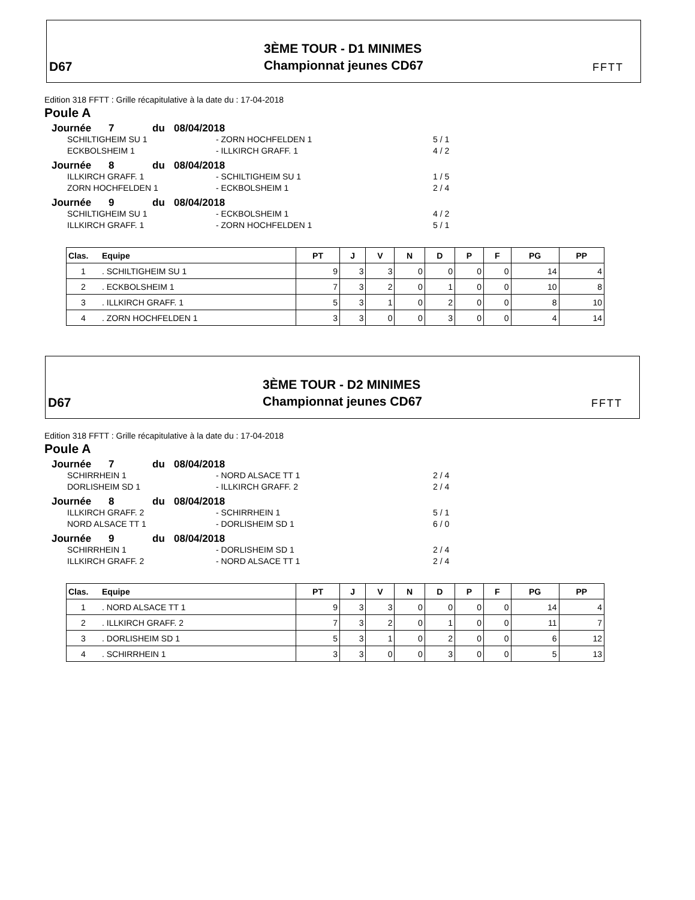D67
3ÈME TOUR - D1 MINIMES
Championnat jeunes CD67
FFTT
Edition 318 FFTT : Grille récapitulative à la date du : 17-04-2018
Poule A
Journée 7 du 08/04/2018
SCHILTIGHEIM SU 1 - ZORN HOCHFELDEN 1 5 / 1
ECKBOLSHEIM 1 - ILLKIRCH GRAFF. 1 4 / 2
Journée 8 du 08/04/2018
ILLKIRCH GRAFF. 1 - SCHILTIGHEIM SU 1 1 / 5
ZORN HOCHFELDEN 1 - ECKBOLSHEIM 1 2 / 4
Journée 9 du 08/04/2018
SCHILTIGHEIM SU 1 - ECKBOLSHEIM 1 4 / 2
ILLKIRCH GRAFF. 1 - ZORN HOCHFELDEN 1 5 / 1
| Clas. | Equipe | PT | J | V | N | D | P | F | PG | PP |
| --- | --- | --- | --- | --- | --- | --- | --- | --- | --- | --- |
| 1 | . SCHILTIGHEIM SU 1 | 9 | 3 | 3 | 0 | 0 | 0 | 0 | 14 | 4 |
| 2 | . ECKBOLSHEIM 1 | 7 | 3 | 2 | 0 | 1 | 0 | 0 | 10 | 8 |
| 3 | . ILLKIRCH GRAFF. 1 | 5 | 3 | 1 | 0 | 2 | 0 | 0 | 8 | 10 |
| 4 | . ZORN HOCHFELDEN 1 | 3 | 3 | 0 | 0 | 3 | 0 | 0 | 4 | 14 |
D67
3ÈME TOUR - D2 MINIMES
Championnat jeunes CD67
FFTT
Edition 318 FFTT : Grille récapitulative à la date du : 17-04-2018
Poule A
Journée 7 du 08/04/2018
SCHIRRHEIN 1 - NORD ALSACE TT 1 2 / 4
DORLISHEIM SD 1 - ILLKIRCH GRAFF. 2 2 / 4
Journée 8 du 08/04/2018
ILLKIRCH GRAFF. 2 - SCHIRRHEIN 1 5 / 1
NORD ALSACE TT 1 - DORLISHEIM SD 1 6 / 0
Journée 9 du 08/04/2018
SCHIRRHEIN 1 - DORLISHEIM SD 1 2 / 4
ILLKIRCH GRAFF. 2 - NORD ALSACE TT 1 2 / 4
| Clas. | Equipe | PT | J | V | N | D | P | F | PG | PP |
| --- | --- | --- | --- | --- | --- | --- | --- | --- | --- | --- |
| 1 | . NORD ALSACE TT 1 | 9 | 3 | 3 | 0 | 0 | 0 | 0 | 14 | 4 |
| 2 | . ILLKIRCH GRAFF. 2 | 7 | 3 | 2 | 0 | 1 | 0 | 0 | 11 | 7 |
| 3 | . DORLISHEIM SD 1 | 5 | 3 | 1 | 0 | 2 | 0 | 0 | 6 | 12 |
| 4 | . SCHIRRHEIN 1 | 3 | 3 | 0 | 0 | 3 | 0 | 0 | 5 | 13 |